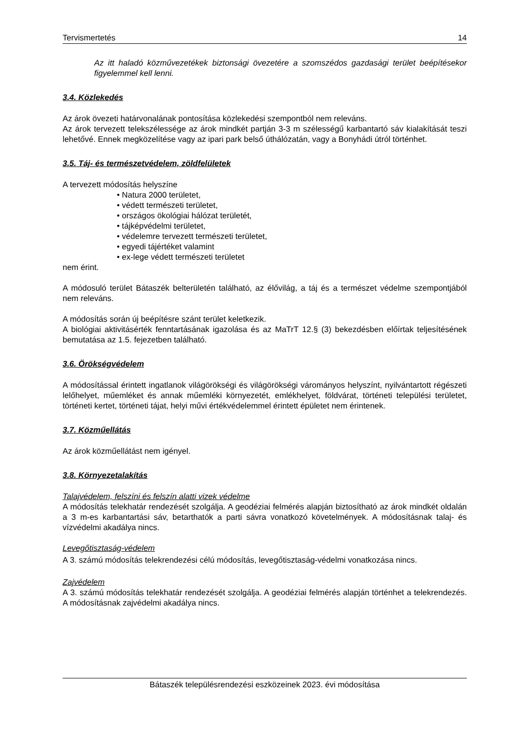Tervismertetés 14
Az itt haladó közművezetékek biztonsági övezetére a szomszédos gazdasági terület beépítésekor figyelemmel kell lenni.
3.4. Közlekedés
Az árok övezeti határvonalának pontosítása közlekedési szempontból nem releváns.
Az árok tervezett telekszélessége az árok mindkét partján 3-3 m szélességű karbantartó sáv kialakítását teszi lehetővé. Ennek megközelítése vagy az ipari park belső úthálózatán, vagy a Bonyhádi útról történhet.
3.5. Táj- és természetvédelem, zöldfelületek
A tervezett módosítás helyszíne
• Natura 2000 területet,
• védett természeti területet,
• országos ökológiai hálózat területét,
• tájképvédelmi területet,
• védelemre tervezett természeti területet,
• egyedi tájértéket valamint
• ex-lege védett természeti területet
nem érint.
A módosuló terület Bátaszék belterületén található, az élővilág, a táj és a természet védelme szempontjából nem releváns.
A módosítás során új beépítésre szánt terület keletkezik.
A biológiai aktivitásérték fenntartásának igazolása és az MaTrT 12.§ (3) bekezdésben előírtak teljesítésének bemutatása az 1.5. fejezetben található.
3.6. Örökségvédelem
A módosítással érintett ingatlanok világörökségi és világörökségi várományos helyszínt, nyilvántartott régészeti lelőhelyet, műemléket és annak műemléki környezetét, emlékhelyet, földvárat, történeti települési területet, történeti kertet, történeti tájat, helyi művi értékvédelemmel érintett épületet nem érintenek.
3.7. Közműellátás
Az árok közműellátást nem igényel.
3.8. Környezetalakítás
Talajvédelem, felszíni és felszín alatti vizek védelme
A módosítás telekhatár rendezését szolgálja. A geodéziai felmérés alapján biztosítható az árok mindkét oldalán a 3 m-es karbantartási sáv, betarthatók a parti sávra vonatkozó követelmények. A módosításnak talaj- és vízvédelmi akadálya nincs.
Levegőtisztaság-védelem
A 3. számú módosítás telekrendezési célú módosítás, levegőtisztaság-védelmi vonatkozása nincs.
Zajvédelem
A 3. számú módosítás telekhatár rendezését szolgálja. A geodéziai felmérés alapján történhet a telekrendezés. A módosításnak zajvédelmi akadálya nincs.
Bátaszék településrendezési eszközeinek 2023. évi módosítása